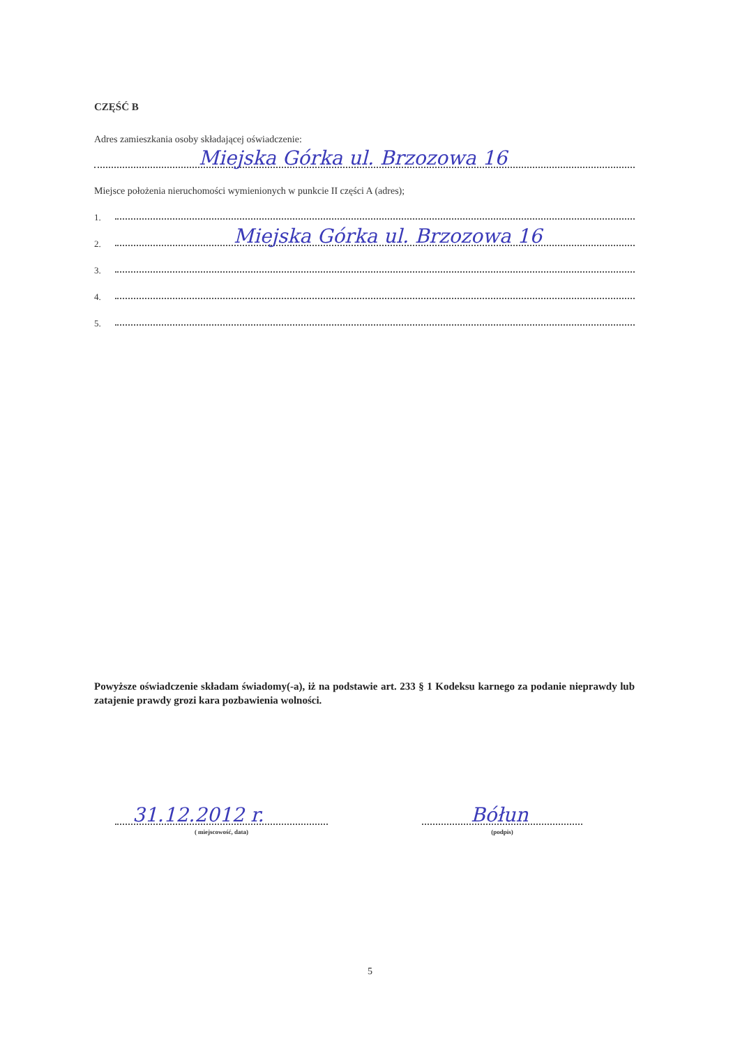CZĘŚĆ B
Adres zamieszkania osoby składającej oświadczenie:
Miejska Górka ul. Brzozowa 16
Miejsce położenia nieruchomości wymienionych w punkcie II części A (adres);
1.
2.
Miejska Górka ul. Brzozowa 16
3.
4.
5.
Powyższe oświadczenie składam świadomy(-a), iż na podstawie art. 233 § 1 Kodeksu karnego za podanie nieprawdy lub zatajenie prawdy grozi kara pozbawienia wolności.
31.12.2012 r.
( miejscowość, data)
Bółun
(podpis)
5